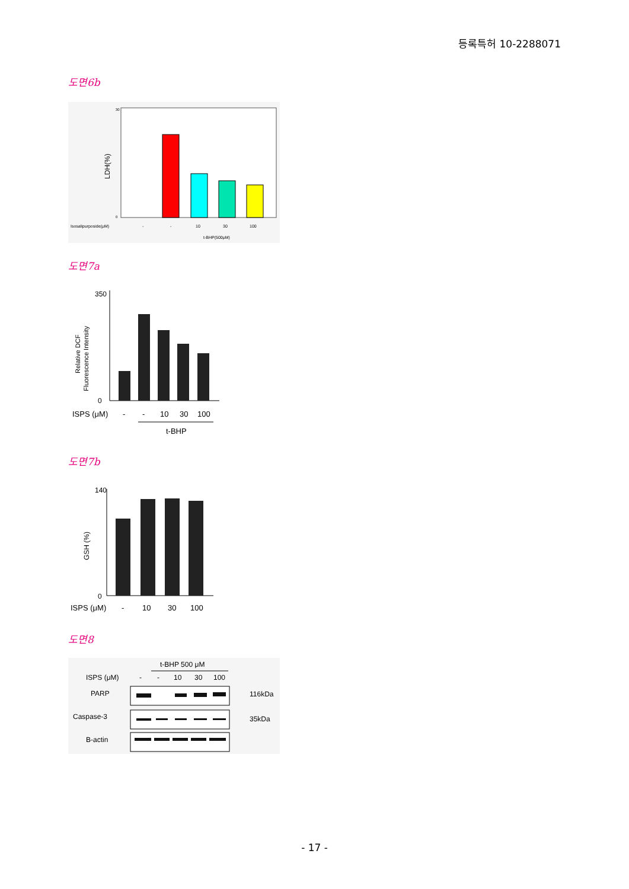등록특허 10-2288071
도면6b
LDH(%)
30
0
Isosalipurposide(μM)
-
-
10
30
100
t-BHP(500μM)
도면7a
Relative DCF
Fluorescence Intensity
350
0
ISPS (μM)
-
-
10
30
100
t-BHP
도면7b
GSH (%)
140
0
ISPS (μM)
-
10
30
100
도면8
t-BHP 500 μM
ISPS (μM)
-
-
10
30
100
PARP
116kDa
Caspase-3
35kDa
B-actin
- 17 -